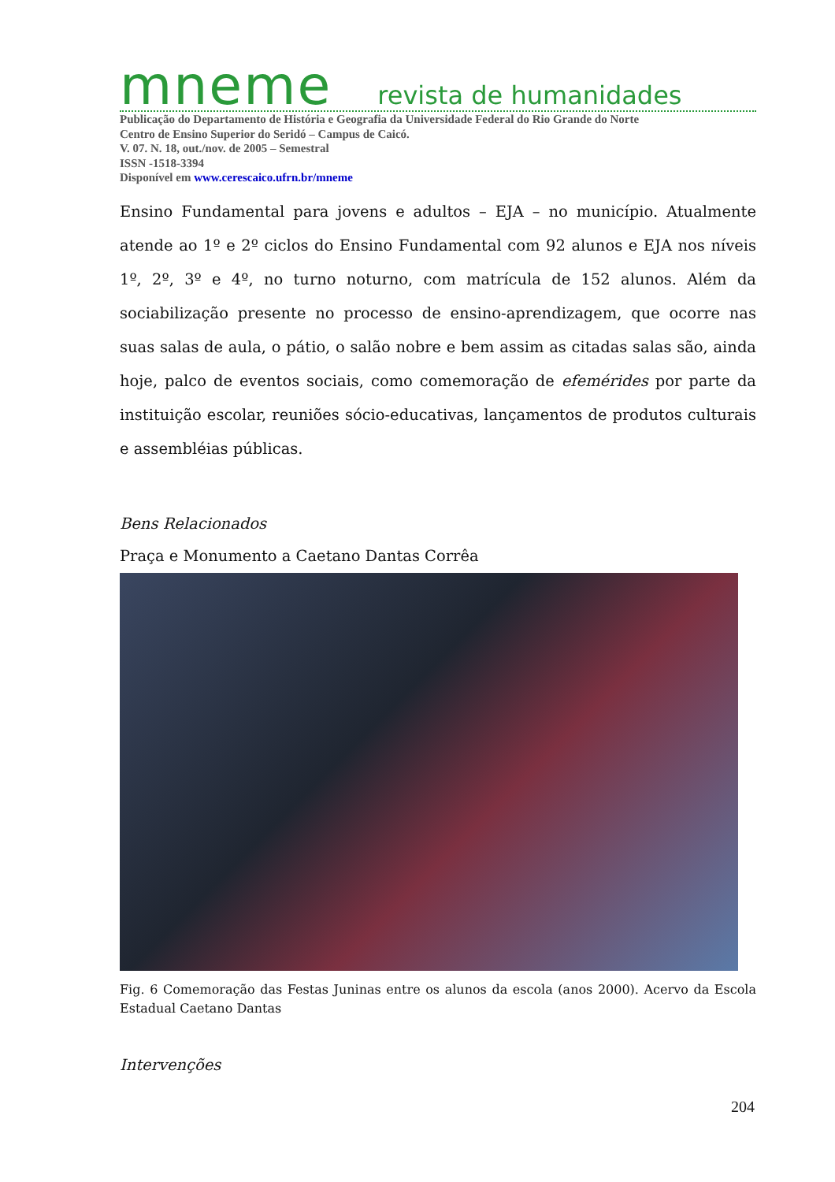mneme revista de humanidades
Publicação do Departamento de História e Geografia da Universidade Federal do Rio Grande do Norte
Centro de Ensino Superior do Seridó – Campus de Caicó.
V. 07. N. 18, out./nov. de 2005 – Semestral
ISSN -1518-3394
Disponível em www.cerescaico.ufrn.br/mneme
Ensino Fundamental para jovens e adultos – EJA – no município. Atualmente atende ao 1º e 2º ciclos do Ensino Fundamental com 92 alunos e EJA nos níveis 1º, 2º, 3º e 4º, no turno noturno, com matrícula de 152 alunos. Além da sociabilização presente no processo de ensino-aprendizagem, que ocorre nas suas salas de aula, o pátio, o salão nobre e bem assim as citadas salas são, ainda hoje, palco de eventos sociais, como comemoração de efemérides por parte da instituição escolar, reuniões sócio-educativas, lançamentos de produtos culturais e assembléias públicas.
Bens Relacionados
Praça e Monumento a Caetano Dantas Corrêa
Fig. 6 Comemoração das Festas Juninas entre os alunos da escola (anos 2000). Acervo da Escola Estadual Caetano Dantas
Intervenções
204